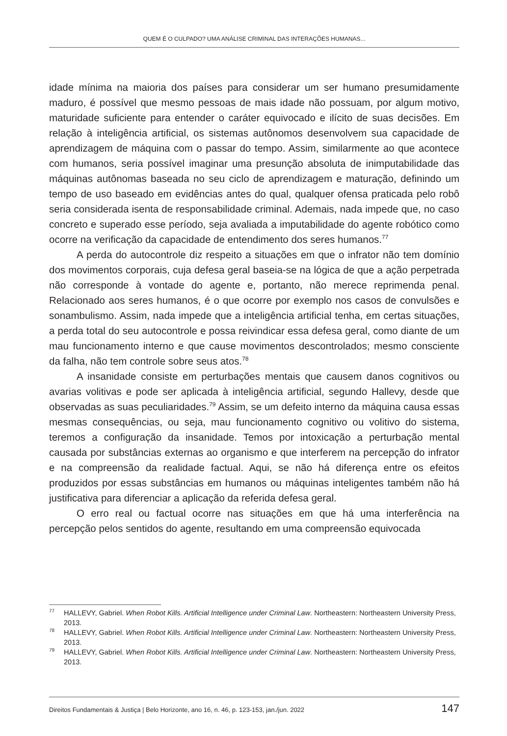QUEM É O CULPADO? UMA ANÁLISE CRIMINAL DAS INTERAÇÕES HUMANAS...
idade mínima na maioria dos países para considerar um ser humano presumidamente maduro, é possível que mesmo pessoas de mais idade não possuam, por algum motivo, maturidade suficiente para entender o caráter equivocado e ilícito de suas decisões. Em relação à inteligência artificial, os sistemas autônomos desenvolvem sua capacidade de aprendizagem de máquina com o passar do tempo. Assim, similarmente ao que acontece com humanos, seria possível imaginar uma presunção absoluta de inimputabilidade das máquinas autônomas baseada no seu ciclo de aprendizagem e maturação, definindo um tempo de uso baseado em evidências antes do qual, qualquer ofensa praticada pelo robô seria considerada isenta de responsabilidade criminal. Ademais, nada impede que, no caso concreto e superado esse período, seja avaliada a imputabilidade do agente robótico como ocorre na verificação da capacidade de entendimento dos seres humanos.<sup>77</sup>
A perda do autocontrole diz respeito a situações em que o infrator não tem domínio dos movimentos corporais, cuja defesa geral baseia-se na lógica de que a ação perpetrada não corresponde à vontade do agente e, portanto, não merece reprimenda penal. Relacionado aos seres humanos, é o que ocorre por exemplo nos casos de convulsões e sonambulismo. Assim, nada impede que a inteligência artificial tenha, em certas situações, a perda total do seu autocontrole e possa reivindicar essa defesa geral, como diante de um mau funcionamento interno e que cause movimentos descontrolados; mesmo consciente da falha, não tem controle sobre seus atos.<sup>78</sup>
A insanidade consiste em perturbações mentais que causem danos cognitivos ou avarias volitivas e pode ser aplicada à inteligência artificial, segundo Hallevy, desde que observadas as suas peculiaridades.<sup>79</sup> Assim, se um defeito interno da máquina causa essas mesmas consequências, ou seja, mau funcionamento cognitivo ou volitivo do sistema, teremos a configuração da insanidade. Temos por intoxicação a perturbação mental causada por substâncias externas ao organismo e que interferem na percepção do infrator e na compreensão da realidade factual. Aqui, se não há diferença entre os efeitos produzidos por essas substâncias em humanos ou máquinas inteligentes também não há justificativa para diferenciar a aplicação da referida defesa geral.
O erro real ou factual ocorre nas situações em que há uma interferência na percepção pelos sentidos do agente, resultando em uma compreensão equivocada
<sup>77</sup>HALLEVY, Gabriel. When Robot Kills. Artificial Intelligence under Criminal Law. Northeastern: Northeastern University Press, 2013.
<sup>78</sup>HALLEVY, Gabriel. When Robot Kills. Artificial Intelligence under Criminal Law. Northeastern: Northeastern University Press, 2013.
<sup>79</sup>HALLEVY, Gabriel. When Robot Kills. Artificial Intelligence under Criminal Law. Northeastern: Northeastern University Press, 2013.
Direitos Fundamentais & Justiça | Belo Horizonte, ano 16, n. 46, p. 123-153, jan./jun. 2022 147